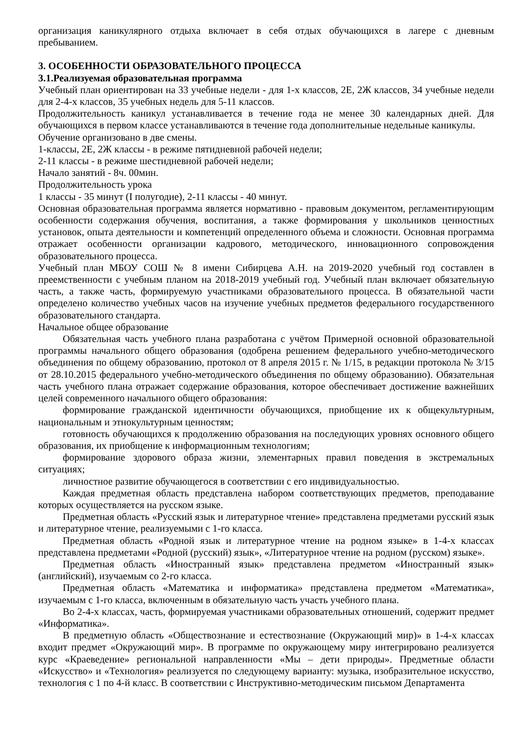организация каникулярного отдыха включает в себя отдых обучающихся в лагере с дневным пребыванием.
3. ОСОБЕННОСТИ ОБРАЗОВАТЕЛЬНОГО ПРОЦЕССА
3.1.Реализуемая образовательная программа
Учебный план ориентирован на 33 учебные недели - для 1-х классов, 2Е, 2Ж классов, 34 учебные недели для 2-4-х классов, 35 учебных недель для 5-11 классов.
Продолжительность каникул устанавливается в течение года не менее 30 календарных дней. Для обучающихся в первом классе устанавливаются в течение года дополнительные недельные каникулы.
Обучение организовано в две смены.
1-классы, 2Е, 2Ж классы - в режиме пятидневной рабочей недели;
2-11 классы - в режиме шестидневной рабочей недели;
Начало занятий - 8ч. 00мин.
Продолжительность урока
1 классы - 35 минут (I полугодие), 2-11 классы - 40 минут.
Основная образовательная программа является нормативно - правовым документом, регламентирующим особенности содержания обучения, воспитания, а также формирования у школьников ценностных установок, опыта деятельности и компетенций определенного объема и сложности. Основная программа отражает особенности организации кадрового, методического, инновационного сопровождения образовательного процесса.
Учебный план МБОУ СОШ № 8 имени Сибирцева А.Н. на 2019-2020 учебный год составлен в преемственности с учебным планом на 2018-2019 учебный год. Учебный план включает обязательную часть, а также часть, формируемую участниками образовательного процесса. В обязательной части определено количество учебных часов на изучение учебных предметов федерального государственного образовательного стандарта.
Начальное общее образование
Обязательная часть учебного плана разработана с учётом Примерной основной образовательной программы начального общего образования (одобрена решением федерального учебно-методического объединения по общему образованию, протокол от 8 апреля 2015 г. № 1/15, в редакции протокола № 3/15 от 28.10.2015 федерального учебно-методического объединения по общему образованию). Обязательная часть учебного плана отражает содержание образования, которое обеспечивает достижение важнейших целей современного начального общего образования:
формирование гражданской идентичности обучающихся, приобщение их к общекультурным, национальным и этнокультурным ценностям;
готовность обучающихся к продолжению образования на последующих уровнях основного общего образования, их приобщение к информационным технологиям;
формирование здорового образа жизни, элементарных правил поведения в экстремальных ситуациях;
личностное развитие обучающегося в соответствии с его индивидуальностью.
Каждая предметная область представлена набором соответствующих предметов, преподавание которых осуществляется на русском языке.
Предметная область «Русский язык и литературное чтение» представлена предметами русский язык и литературное чтение, реализуемыми с 1-го класса.
Предметная область «Родной язык и литературное чтение на родном языке» в 1-4-х классах представлена предметами «Родной (русский) язык», «Литературное чтение на родном (русском) языке».
Предметная область «Иностранный язык» представлена предметом «Иностранный язык» (английский), изучаемым со 2-го класса.
Предметная область «Математика и информатика» представлена предметом «Математика», изучаемым с 1-го класса, включенным в обязательную часть участь учебного плана.
Во 2-4-х классах, часть, формируемая участниками образовательных отношений, содержит предмет «Информатика».
В предметную область «Обществознание и естествознание (Окружающий мир)» в 1-4-х классах входит предмет «Окружающий мир». В программе по окружающему миру интегрировано реализуется курс «Краеведение» региональной направленности «Мы – дети природы». Предметные области «Искусство» и «Технология» реализуется по следующему варианту: музыка, изобразительное искусство, технология с 1 по 4-й класс. В соответствии с Инструктивно-методическим письмом Департамента